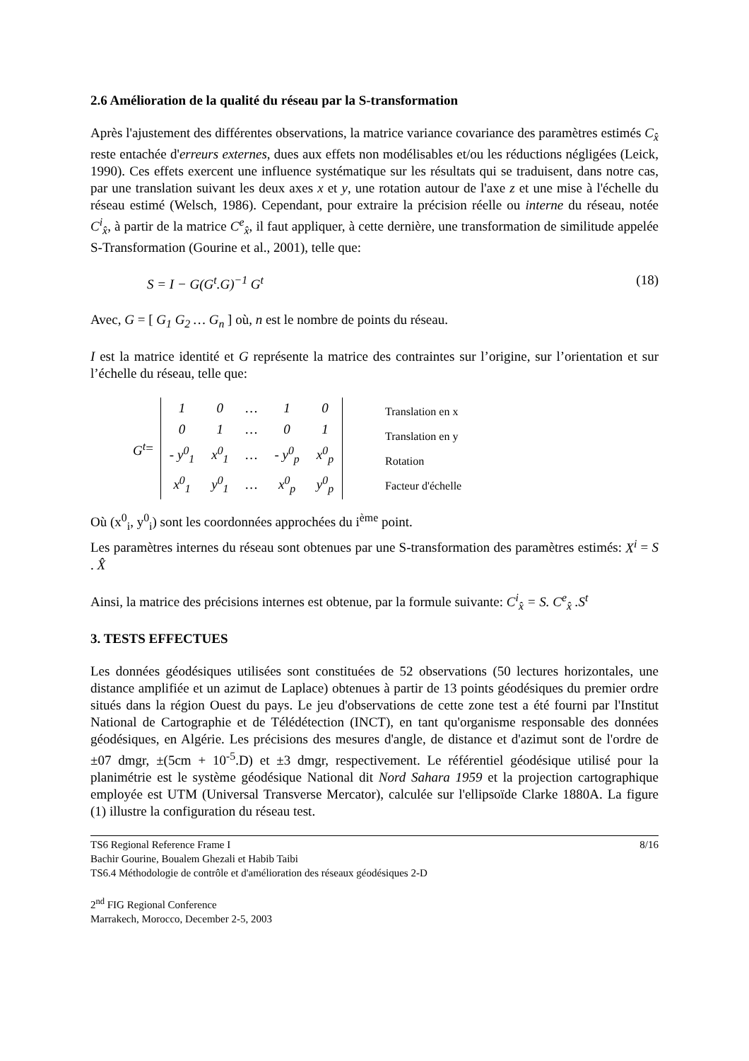2.6 Amélioration de la qualité du réseau par la S-transformation
Après l'ajustement des différentes observations, la matrice variance covariance des paramètres estimés C<sub>x̂</sub> reste entachée d'erreurs externes, dues aux effets non modélisables et/ou les réductions négligées (Leick, 1990). Ces effets exercent une influence systématique sur les résultats qui se traduisent, dans notre cas, par une translation suivant les deux axes x et y, une rotation autour de l'axe z et une mise à l'échelle du réseau estimé (Welsch, 1986). Cependant, pour extraire la précision réelle ou interne du réseau, notée C<sup>i</sup><sub>x̂</sub>, à partir de la matrice C<sup>e</sup><sub>x̂</sub>, il faut appliquer, à cette dernière, une transformation de similitude appelée S-Transformation (Gourine et al., 2001), telle que:
S = I − G(G<sup>t</sup>.G)<sup>−1</sup> G<sup>t</sup> (18)
Avec, G = [ G<sub>1</sub> G<sub>2</sub> … G<sub>n</sub> ] où, n est le nombre de points du réseau.
I est la matrice identité et G représente la matrice des contraintes sur l’origine, sur l’orientation et sur l’échelle du réseau, telle que:
G<sup>t</sup> =
| 1 | 0 | … | 1 | 0 |
| 0 | 1 | … | 0 | 1 |
| - y<sup>0</sup><sub>1</sub> | x<sup>0</sup><sub>1</sub> | … | - y<sup>0</sup><sub>p</sub> | x<sup>0</sup><sub>p</sub> |
| x<sup>0</sup><sub>1</sub> | y<sup>0</sup><sub>1</sub> | … | x<sup>0</sup><sub>p</sub> | y<sup>0</sup><sub>p</sub> |
Translation en x
Translation en y
Rotation
Facteur d'échelle
Où (x<sup>0</sup><sub>i</sub>, y<sup>0</sup><sub>i</sub>) sont les coordonnées approchées du i<sup>ème</sup> point.
Les paramètres internes du réseau sont obtenues par une S-transformation des paramètres estimés: X<sup>i</sup> = S . X̂
Ainsi, la matrice des précisions internes est obtenue, par la formule suivante: C<sup>i</sup><sub>x̂</sub> = S. C<sup>e</sup><sub>x̂</sub> .S<sup>t</sup>
3. TESTS EFFECTUES
Les données géodésiques utilisées sont constituées de 52 observations (50 lectures horizontales, une distance amplifiée et un azimut de Laplace) obtenues à partir de 13 points géodésiques du premier ordre situés dans la région Ouest du pays. Le jeu d'observations de cette zone test a été fourni par l'Institut National de Cartographie et de Télédétection (INCT), en tant qu'organisme responsable des données géodésiques, en Algérie. Les précisions des mesures d'angle, de distance et d'azimut sont de l'ordre de ±07 dmgr, ±(5cm + 10<sup>-5</sup>.D) et ±3 dmgr, respectivement. Le référentiel géodésique utilisé pour la planimétrie est le système géodésique National dit Nord Sahara 1959 et la projection cartographique employée est UTM (Universal Transverse Mercator), calculée sur l'ellipsoïde Clarke 1880A. La figure (1) illustre la configuration du réseau test.
TS6 Regional Reference Frame I 8/16
Bachir Gourine, Boualem Ghezali et Habib Taibi
TS6.4 Méthodologie de contrôle et d'amélioration des réseaux géodésiques 2-D
2<sup>nd</sup> FIG Regional Conference
Marrakech, Morocco, December 2-5, 2003